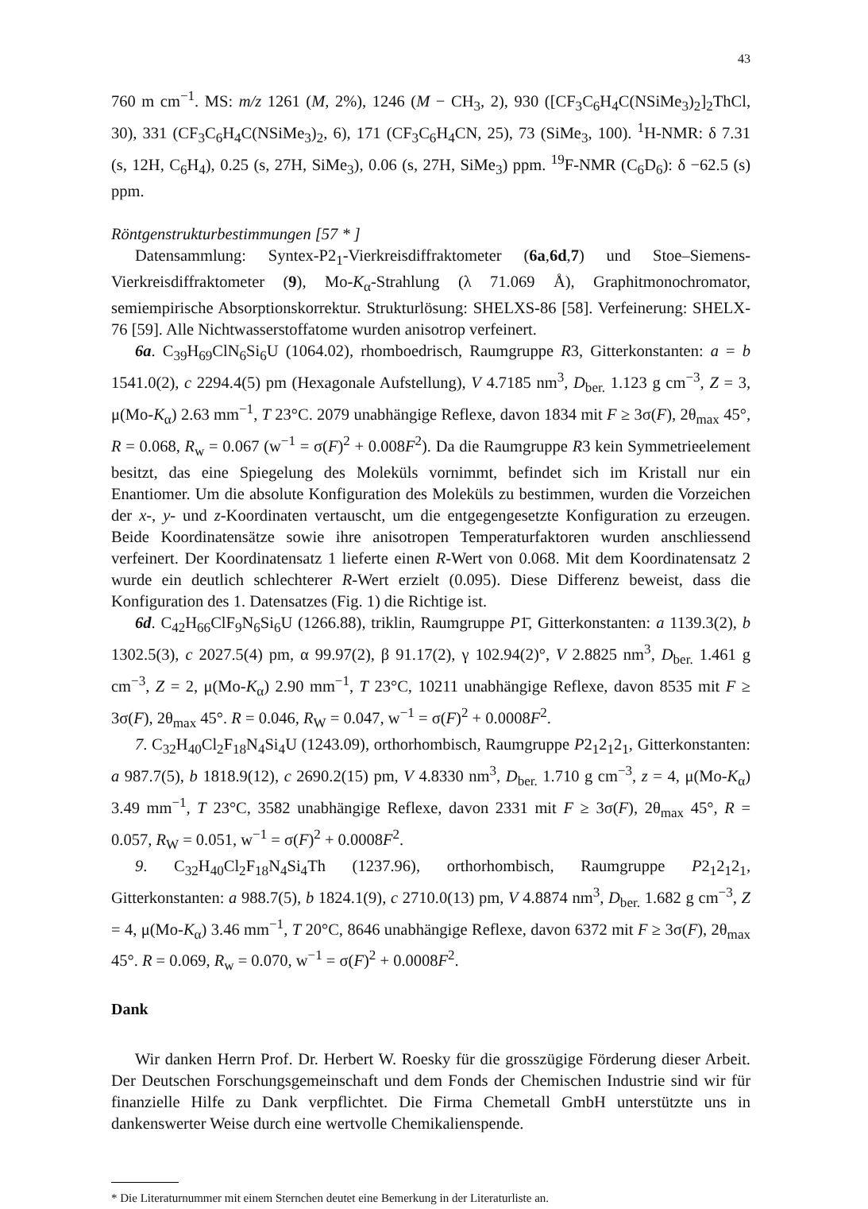43
760 m cm<sup>−1</sup>. MS: m/z 1261 (M, 2%), 1246 (M − CH<sub>3</sub>, 2), 930 ([CF<sub>3</sub>C<sub>6</sub>H<sub>4</sub>C(NSi­Me<sub>3</sub>)<sub>2</sub>]<sub>2</sub>ThCl, 30), 331 (CF<sub>3</sub>C<sub>6</sub>H<sub>4</sub>C(NSiMe<sub>3</sub>)<sub>2</sub>, 6), 171 (CF<sub>3</sub>C<sub>6</sub>H<sub>4</sub>CN, 25), 73 (SiMe<sub>3</sub>, 100). <sup>1</sup>H-NMR: δ 7.31 (s, 12H, C<sub>6</sub>H<sub>4</sub>), 0.25 (s, 27H, SiMe<sub>3</sub>), 0.06 (s, 27H, SiMe<sub>3</sub>) ppm. <sup>19</sup>F-NMR (C<sub>6</sub>D<sub>6</sub>): δ −62.5 (s) ppm.
Röntgenstrukturbestimmungen [57 * ]
Datensammlung: Syntex-P2<sub>1</sub>-Vierkreisdiffraktometer (6a,6d,7) und Stoe–Siemens-Vierkreisdiffraktometer (9), Mo-K<sub>α</sub>-Strahlung (λ 71.069 Å), Graphitmonochromator, semiempirische Absorptionskorrektur. Strukturlösung: SHELXS-86 [58]. Verfeinerung: SHELX-76 [59]. Alle Nichtwasserstoffatome wurden anisotrop verfeinert.
6a. C<sub>39</sub>H<sub>69</sub>ClN<sub>6</sub>Si<sub>6</sub>U (1064.02), rhomboedrisch, Raumgruppe R3, Gitterkonstanten: a = b 1541.0(2), c 2294.4(5) pm (Hexagonale Aufstellung), V 4.7185 nm<sup>3</sup>, D<sub>ber.</sub> 1.123 g cm<sup>−3</sup>, Z = 3, μ(Mo-K<sub>α</sub>) 2.63 mm<sup>−1</sup>, T 23°C. 2079 unabhängige Reflexe, davon 1834 mit F ≥ 3σ(F), 2θ<sub>max</sub> 45°, R = 0.068, R<sub>w</sub> = 0.067 (w<sup>−1</sup> = σ(F)<sup>2</sup> + 0.008F<sup>2</sup>). Da die Raumgruppe R3 kein Symmetrieelement besitzt, das eine Spiegelung des Moleküls vornimmt, befindet sich im Kristall nur ein Enantiomer. Um die absolute Konfiguration des Moleküls zu bestimmen, wurden die Vorzeichen der x-, y- und z-Koordinaten vertauscht, um die entgegengesetzte Konfiguration zu erzeugen. Beide Koordinatensätze sowie ihre anisotropen Temperaturfaktoren wurden anschliessend verfeinert. Der Koordinatensatz 1 lieferte einen R-Wert von 0.068. Mit dem Koordinatensatz 2 wurde ein deutlich schlechterer R-Wert erzielt (0.095). Diese Differenz beweist, dass die Konfiguration des 1. Datensatzes (Fig. 1) die Richtige ist.
6d. C<sub>42</sub>H<sub>66</sub>ClF<sub>9</sub>N<sub>6</sub>Si<sub>6</sub>U (1266.88), triklin, Raumgruppe P1̄, Gitterkonstanten: a 1139.3(2), b 1302.5(3), c 2027.5(4) pm, α 99.97(2), β 91.17(2), γ 102.94(2)°, V 2.8825 nm<sup>3</sup>, D<sub>ber.</sub> 1.461 g cm<sup>−3</sup>, Z = 2, μ(Mo-K<sub>α</sub>) 2.90 mm<sup>−1</sup>, T 23°C, 10211 unabhängige Reflexe, davon 8535 mit F ≥ 3σ(F), 2θ<sub>max</sub> 45°. R = 0.046, R<sub>W</sub> = 0.047, w<sup>−1</sup> = σ(F)<sup>2</sup> + 0.0008F<sup>2</sup>.
7. C<sub>32</sub>H<sub>40</sub>Cl<sub>2</sub>F<sub>18</sub>N<sub>4</sub>Si<sub>4</sub>U (1243.09), orthorhombisch, Raumgruppe P2<sub>1</sub>2<sub>1</sub>2<sub>1</sub>, Gitterkonstanten: a 987.7(5), b 1818.9(12), c 2690.2(15) pm, V 4.8330 nm<sup>3</sup>, D<sub>ber.</sub> 1.710 g cm<sup>−3</sup>, z = 4, μ(Mo-K<sub>α</sub>) 3.49 mm<sup>−1</sup>, T 23°C, 3582 unabhängige Reflexe, davon 2331 mit F ≥ 3σ(F), 2θ<sub>max</sub> 45°, R = 0.057, R<sub>W</sub> = 0.051, w<sup>−1</sup> = σ(F)<sup>2</sup> + 0.0008F<sup>2</sup>.
9. C<sub>32</sub>H<sub>40</sub>Cl<sub>2</sub>F<sub>18</sub>N<sub>4</sub>Si<sub>4</sub>Th (1237.96), orthorhombisch, Raumgruppe P2<sub>1</sub>2<sub>1</sub>2<sub>1</sub>, Gitterkonstanten: a 988.7(5), b 1824.1(9), c 2710.0(13) pm, V 4.8874 nm<sup>3</sup>, D<sub>ber.</sub> 1.682 g cm<sup>−3</sup>, Z = 4, μ(Mo-K<sub>α</sub>) 3.46 mm<sup>−1</sup>, T 20°C, 8646 unabhängige Reflexe, davon 6372 mit F ≥ 3σ(F), 2θ<sub>max</sub> 45°. R = 0.069, R<sub>w</sub> = 0.070, w<sup>−1</sup> = σ(F)<sup>2</sup> + 0.0008F<sup>2</sup>.
Dank
Wir danken Herrn Prof. Dr. Herbert W. Roesky für die grosszügige Förderung dieser Arbeit. Der Deutschen Forschungsgemeinschaft und dem Fonds der Chemischen Industrie sind wir für finanzielle Hilfe zu Dank verpflichtet. Die Firma Chemetall GmbH unterstützte uns in dankenswerter Weise durch eine wertvolle Chemikalienspende.
* Die Literaturnummer mit einem Sternchen deutet eine Bemerkung in der Literaturliste an.